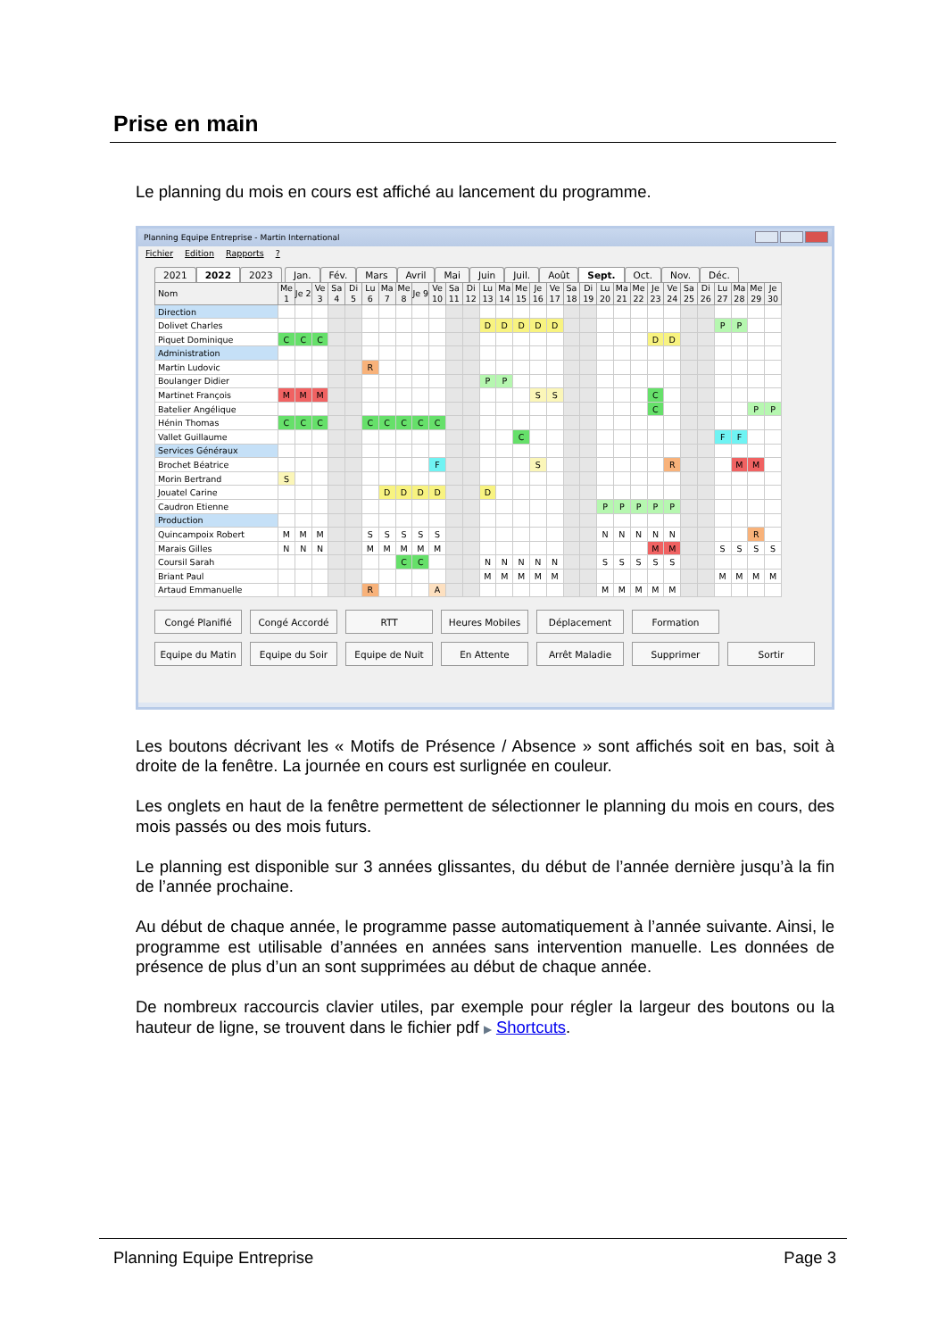Prise en main
Le planning du mois en cours est affiché au lancement du programme.
Planning Equipe Entreprise - Martin International
Fichier Edition Rapports ?
2021 2022 2023 Jan. Fév. Mars Avril Mai Juin Juil. Août Sept. Oct. Nov. Déc.
| Nom | Me 1 | Je 2 | Ve 3 | Sa 4 | Di 5 | Lu 6 | Ma 7 | Me 8 | Je 9 | Ve 10 | Sa 11 | Di 12 | Lu 13 | Ma 14 | Me 15 | Je 16 | Ve 17 | Sa 18 | Di 19 | Lu 20 | Ma 21 | Me 22 | Je 23 | Ve 24 | Sa 25 | Di 26 | Lu 27 | Ma 28 | Me 29 | Je 30 |
| --- | --- | --- | --- | --- | --- | --- | --- | --- | --- | --- | --- | --- | --- | --- | --- | --- | --- | --- | --- | --- | --- | --- | --- | --- | --- | --- | --- | --- | --- | --- |
| Direction | | | | | | | | | | | | | | | | | | | | | | | | | | | | | | |
| Dolivet Charles | | | | | | | | | | | | | D | D | D | D | D | | | | | | | | | | P | P | | |
| Piquet Dominique | C | C | C | | | | | | | | | | | | | | | | | | | | D | D | | | | | | |
| Administration | | | | | | | | | | | | | | | | | | | | | | | | | | | | | | |
| Martin Ludovic | | | | | | R | | | | | | | | | | | | | | | | | | | | | | | | |
| Boulanger Didier | | | | | | | | | | | | | P | P | | | | | | | | | | | | | | | | |
| Martinet François | M | M | M | | | | | | | | | | | | | S | S | | | | | | C | | | | | | | |
| Batelier Angélique | | | | | | | | | | | | | | | | | | | | | | | C | | | | | | P | P |
| Hénin Thomas | C | C | C | | | C | C | C | C | C | | | | | | | | | | | | | | | | | | | | |
| Vallet Guillaume | | | | | | | | | | | | | | | C | | | | | | | | | | | | F | F | | |
| Services Généraux | | | | | | | | | | | | | | | | | | | | | | | | | | | | | | |
| Brochet Béatrice | | | | | | | | | | F | | | | | | S | | | | | | | | R | | | | M | M | |
| Morin Bertrand | S | | | | | | | | | | | | | | | | | | | | | | | | | | | | | |
| Jouatel Carine | | | | | | | D | D | D | D | | | D | | | | | | | | | | | | | | | | | |
| Caudron Etienne | | | | | | | | | | | | | | | | | | | | P | P | P | P | P | | | | | | |
| Production | | | | | | | | | | | | | | | | | | | | | | | | | | | | | | |
| Quincampoix Robert | M | M | M | | | S | S | S | S | S | | | | | | | | | | N | N | N | N | N | | | | | R | |
| Marais Gilles | N | N | N | | | M | M | M | M | M | | | | | | | | | | | | | M | M | | | S | S | S | S |
| Coursil Sarah | | | | | | | | C | C | | | | N | N | N | N | N | | | S | S | S | S | S | | | | | | |
| Briant Paul | | | | | | | | | | | | | M | M | M | M | M | | | | | | | | | | M | M | M | M |
| Artaud Emmanuelle | | | | | | R | | | | A | | | | | | | | | | M | M | M | M | M | | | | | | |
Congé Planifié
Congé Accordé
RTT
Heures Mobiles
Déplacement
Formation
Equipe du Matin
Equipe du Soir
Equipe de Nuit
En Attente
Arrêt Maladie
Supprimer
Sortir
Les boutons décrivant les « Motifs de Présence / Absence » sont affichés soit en bas, soit à droite de la fenêtre. La journée en cours est surlignée en couleur.
Les onglets en haut de la fenêtre permettent de sélectionner le planning du mois en cours, des mois passés ou des mois futurs.
Le planning est disponible sur 3 années glissantes, du début de l’année dernière jusqu’à la fin de l’année prochaine.
Au début de chaque année, le programme passe automatiquement à l’année suivante. Ainsi, le programme est utilisable d’années en années sans intervention manuelle. Les données de présence de plus d’un an sont supprimées au début de chaque année.
De nombreux raccourcis clavier utiles, par exemple pour régler la largeur des boutons ou la hauteur de ligne, se trouvent dans le fichier pdf ▶ Shortcuts.
Planning Equipe Entreprise Page 3